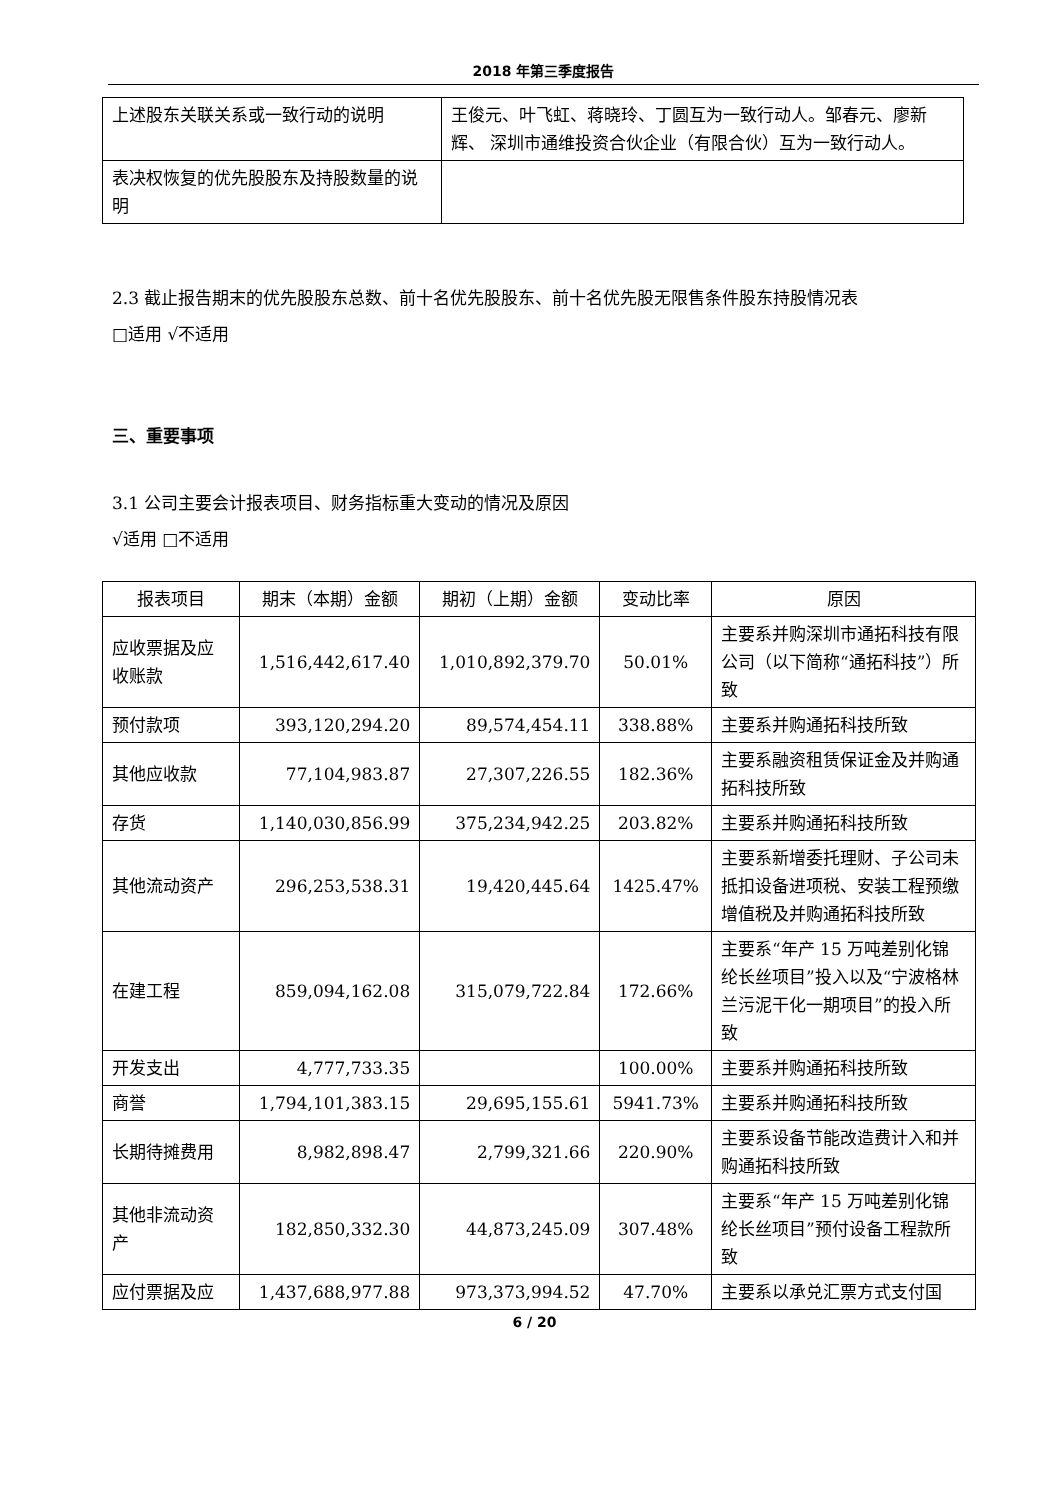2018 年第三季度报告
| 上述股东关联关系或一致行动的说明 | 王俊元、叶飞虹、蒋晓玲、丁圆互为一致行动人。邹春元、廖新辉、 深圳市通维投资合伙企业（有限合伙）互为一致行动人。 |
| 表决权恢复的优先股股东及持股数量的说明 | |
2.3 截止报告期末的优先股股东总数、前十名优先股股东、前十名优先股无限售条件股东持股情况表
□适用 √不适用
三、重要事项
3.1 公司主要会计报表项目、财务指标重大变动的情况及原因
√适用 □不适用
| 报表项目 | 期末（本期）金额 | 期初（上期）金额 | 变动比率 | 原因 |
| --- | --- | --- | --- | --- |
| 应收票据及应收账款 | 1,516,442,617.40 | 1,010,892,379.70 | 50.01% | 主要系并购深圳市通拓科技有限公司（以下简称“通拓科技”）所致 |
| 预付款项 | 393,120,294.20 | 89,574,454.11 | 338.88% | 主要系并购通拓科技所致 |
| 其他应收款 | 77,104,983.87 | 27,307,226.55 | 182.36% | 主要系融资租赁保证金及并购通拓科技所致 |
| 存货 | 1,140,030,856.99 | 375,234,942.25 | 203.82% | 主要系并购通拓科技所致 |
| 其他流动资产 | 296,253,538.31 | 19,420,445.64 | 1425.47% | 主要系新增委托理财、子公司未抵扣设备进项税、安装工程预缴增值税及并购通拓科技所致 |
| 在建工程 | 859,094,162.08 | 315,079,722.84 | 172.66% | 主要系“年产 15 万吨差别化锦纶长丝项目”投入以及“宁波格林兰污泥干化一期项目”的投入所致 |
| 开发支出 | 4,777,733.35 | | 100.00% | 主要系并购通拓科技所致 |
| 商誉 | 1,794,101,383.15 | 29,695,155.61 | 5941.73% | 主要系并购通拓科技所致 |
| 长期待摊费用 | 8,982,898.47 | 2,799,321.66 | 220.90% | 主要系设备节能改造费计入和并购通拓科技所致 |
| 其他非流动资产 | 182,850,332.30 | 44,873,245.09 | 307.48% | 主要系“年产 15 万吨差别化锦纶长丝项目”预付设备工程款所致 |
| 应付票据及应 | 1,437,688,977.88 | 973,373,994.52 | 47.70% | 主要系以承兑汇票方式支付国 |
6 / 20